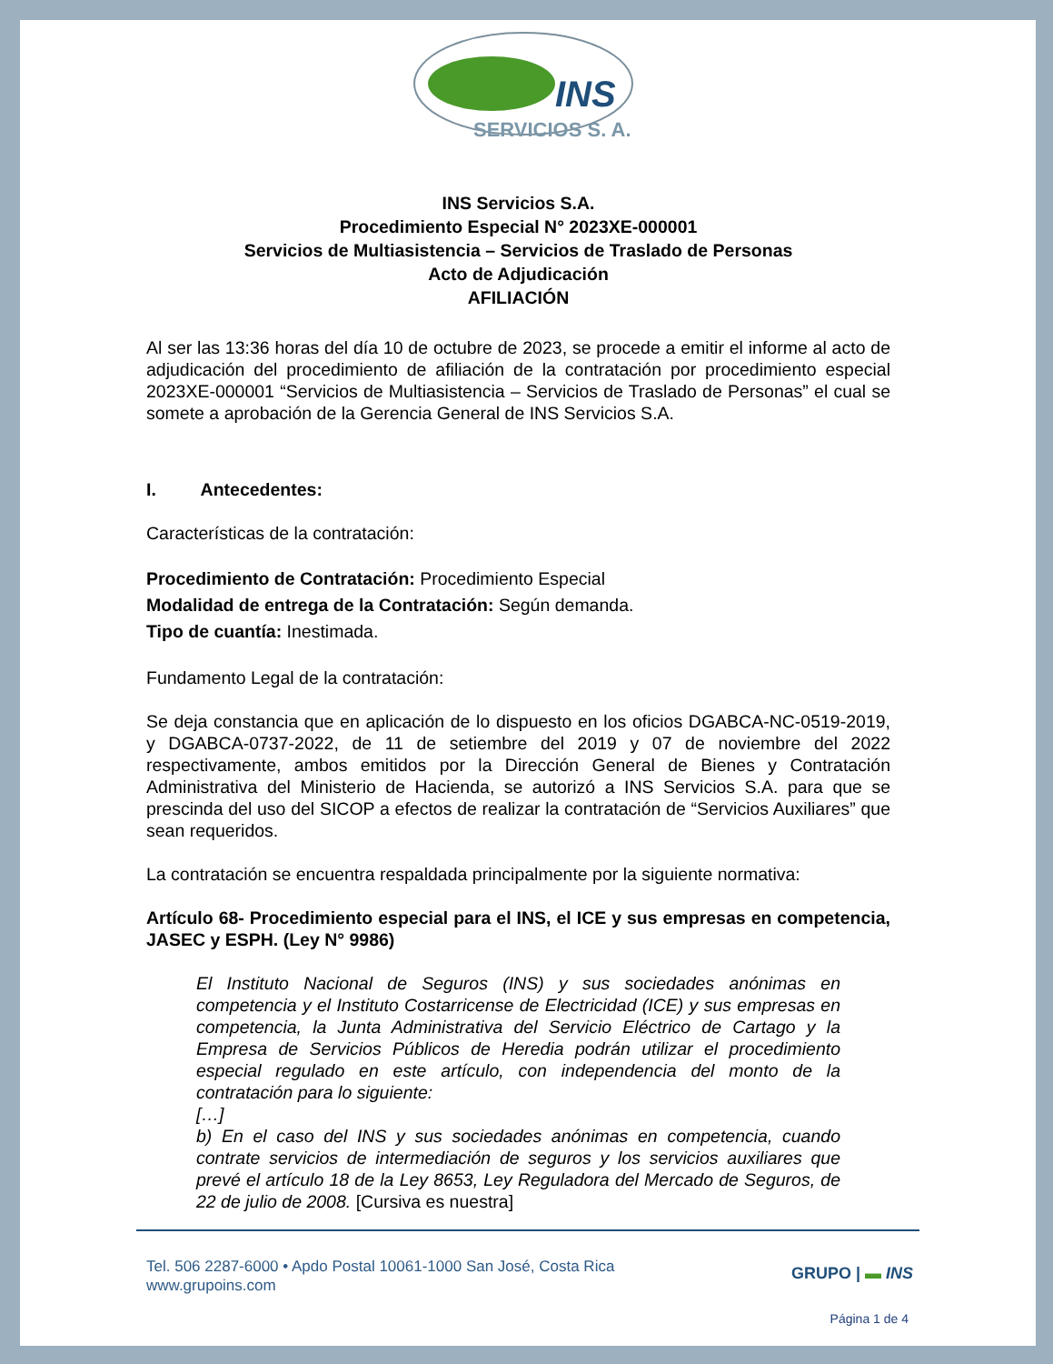INS
SERVICIOS S. A.
INS Servicios S.A.
Procedimiento Especial N° 2023XE-000001
Servicios de Multiasistencia – Servicios de Traslado de Personas
Acto de Adjudicación
AFILIACIÓN
Al ser las 13:36 horas del día 10 de octubre de 2023, se procede a emitir el informe al acto de adjudicación del procedimiento de afiliación de la contratación por procedimiento especial 2023XE-000001 “Servicios de Multiasistencia – Servicios de Traslado de Personas” el cual se somete a aprobación de la Gerencia General de INS Servicios S.A.
I. Antecedentes:
Características de la contratación:
Procedimiento de Contratación: Procedimiento Especial
Modalidad de entrega de la Contratación: Según demanda.
Tipo de cuantía: Inestimada.
Fundamento Legal de la contratación:
Se deja constancia que en aplicación de lo dispuesto en los oficios DGABCA-NC-0519-2019, y DGABCA-0737-2022, de 11 de setiembre del 2019 y 07 de noviembre del 2022 respectivamente, ambos emitidos por la Dirección General de Bienes y Contratación Administrativa del Ministerio de Hacienda, se autorizó a INS Servicios S.A. para que se prescinda del uso del SICOP a efectos de realizar la contratación de “Servicios Auxiliares” que sean requeridos.
La contratación se encuentra respaldada principalmente por la siguiente normativa:
Artículo 68- Procedimiento especial para el INS, el ICE y sus empresas en competencia, JASEC y ESPH. (Ley N° 9986)
El Instituto Nacional de Seguros (INS) y sus sociedades anónimas en competencia y el Instituto Costarricense de Electricidad (ICE) y sus empresas en competencia, la Junta Administrativa del Servicio Eléctrico de Cartago y la Empresa de Servicios Públicos de Heredia podrán utilizar el procedimiento especial regulado en este artículo, con independencia del monto de la contratación para lo siguiente:
[…]
b) En el caso del INS y sus sociedades anónimas en competencia, cuando contrate servicios de intermediación de seguros y los servicios auxiliares que prevé el artículo 18 de la Ley 8653, Ley Reguladora del Mercado de Seguros, de 22 de julio de 2008. [Cursiva es nuestra]
Tel. 506 2287-6000 • Apdo Postal 10061-1000 San José, Costa Rica
www.grupoins.com
GRUPO | ▬ INS
Página 1 de 4